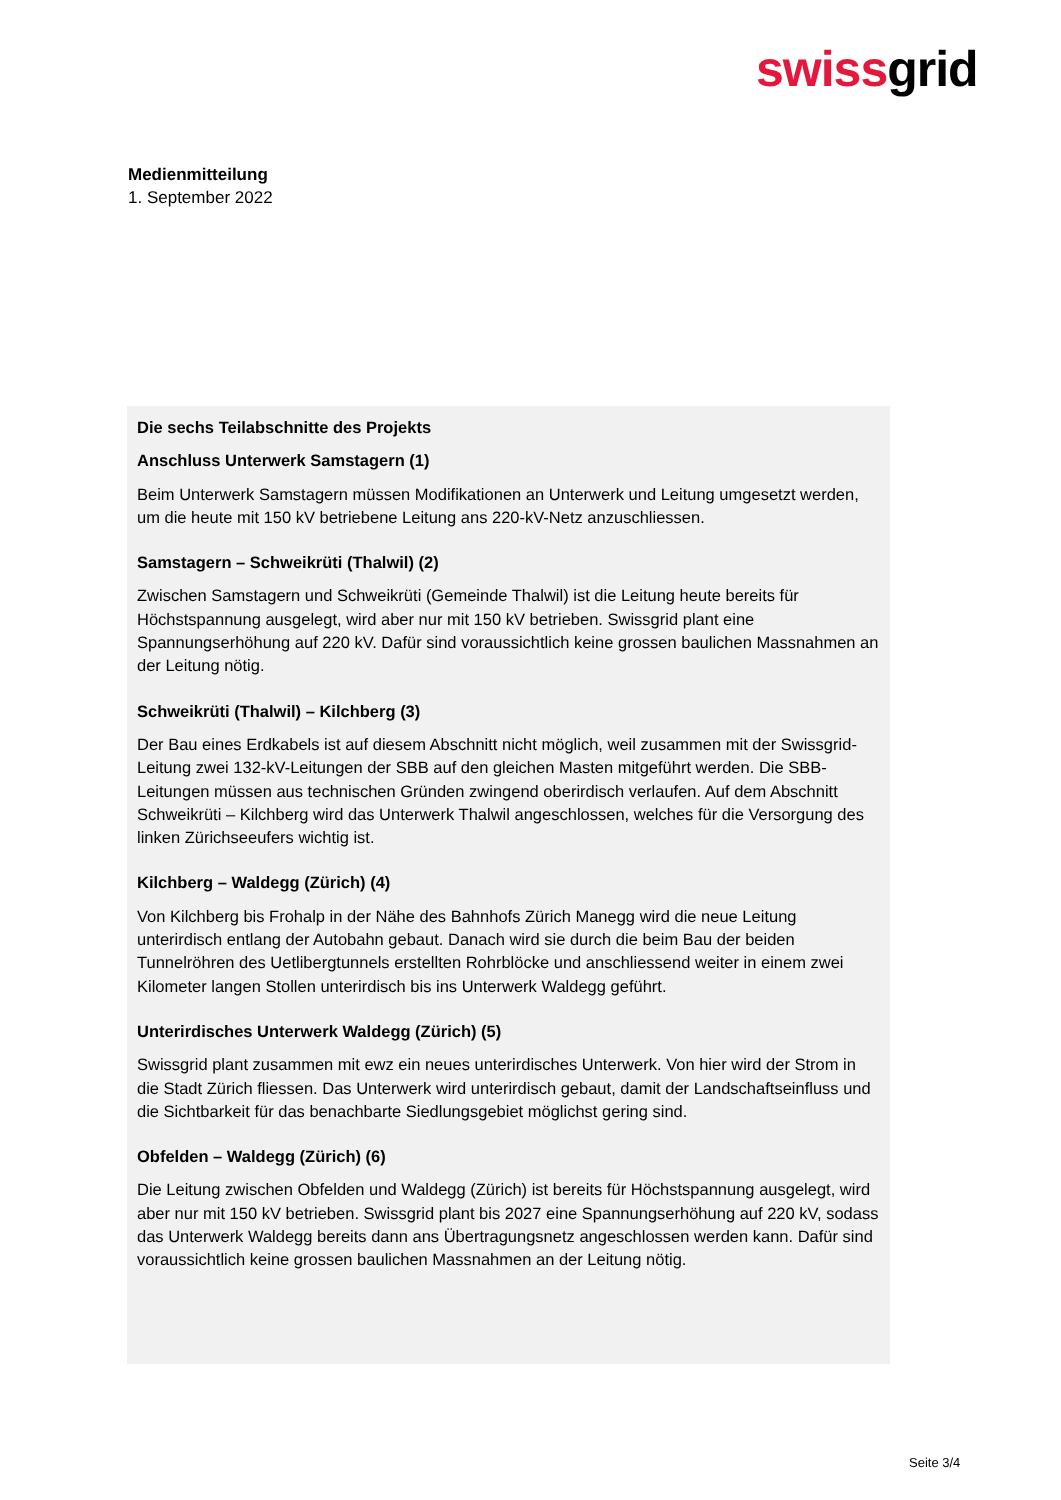swissgrid
Medienmitteilung
1. September 2022
Die sechs Teilabschnitte des Projekts
Anschluss Unterwerk Samstagern (1)
Beim Unterwerk Samstagern müssen Modifikationen an Unterwerk und Leitung umgesetzt werden, um die heute mit 150 kV betriebene Leitung ans 220-kV-Netz anzuschliessen.
Samstagern – Schweikrüti (Thalwil) (2)
Zwischen Samstagern und Schweikrüti (Gemeinde Thalwil) ist die Leitung heute bereits für Höchstspannung ausgelegt, wird aber nur mit 150 kV betrieben. Swissgrid plant eine Spannungserhöhung auf 220 kV. Dafür sind voraussichtlich keine grossen baulichen Massnahmen an der Leitung nötig.
Schweikrüti (Thalwil) – Kilchberg (3)
Der Bau eines Erdkabels ist auf diesem Abschnitt nicht möglich, weil zusammen mit der Swissgrid-Leitung zwei 132-kV-Leitungen der SBB auf den gleichen Masten mitgeführt werden. Die SBB-Leitungen müssen aus technischen Gründen zwingend oberirdisch verlaufen. Auf dem Abschnitt Schweikrüti – Kilchberg wird das Unterwerk Thalwil angeschlossen, welches für die Versorgung des linken Zürichseeufers wichtig ist.
Kilchberg – Waldegg (Zürich) (4)
Von Kilchberg bis Frohalp in der Nähe des Bahnhofs Zürich Manegg wird die neue Leitung unterirdisch entlang der Autobahn gebaut. Danach wird sie durch die beim Bau der beiden Tunnelröhren des Uetlibergtunnels erstellten Rohrblöcke und anschliessend weiter in einem zwei Kilometer langen Stollen unterirdisch bis ins Unterwerk Waldegg geführt.
Unterirdisches Unterwerk Waldegg (Zürich) (5)
Swissgrid plant zusammen mit ewz ein neues unterirdisches Unterwerk. Von hier wird der Strom in die Stadt Zürich fliessen. Das Unterwerk wird unterirdisch gebaut, damit der Landschaftseinfluss und die Sichtbarkeit für das benachbarte Siedlungsgebiet möglichst gering sind.
Obfelden – Waldegg (Zürich) (6)
Die Leitung zwischen Obfelden und Waldegg (Zürich) ist bereits für Höchstspannung ausgelegt, wird aber nur mit 150 kV betrieben. Swissgrid plant bis 2027 eine Spannungserhöhung auf 220 kV, sodass das Unterwerk Waldegg bereits dann ans Übertragungsnetz angeschlossen werden kann. Dafür sind voraussichtlich keine grossen baulichen Massnahmen an der Leitung nötig.
Seite 3/4